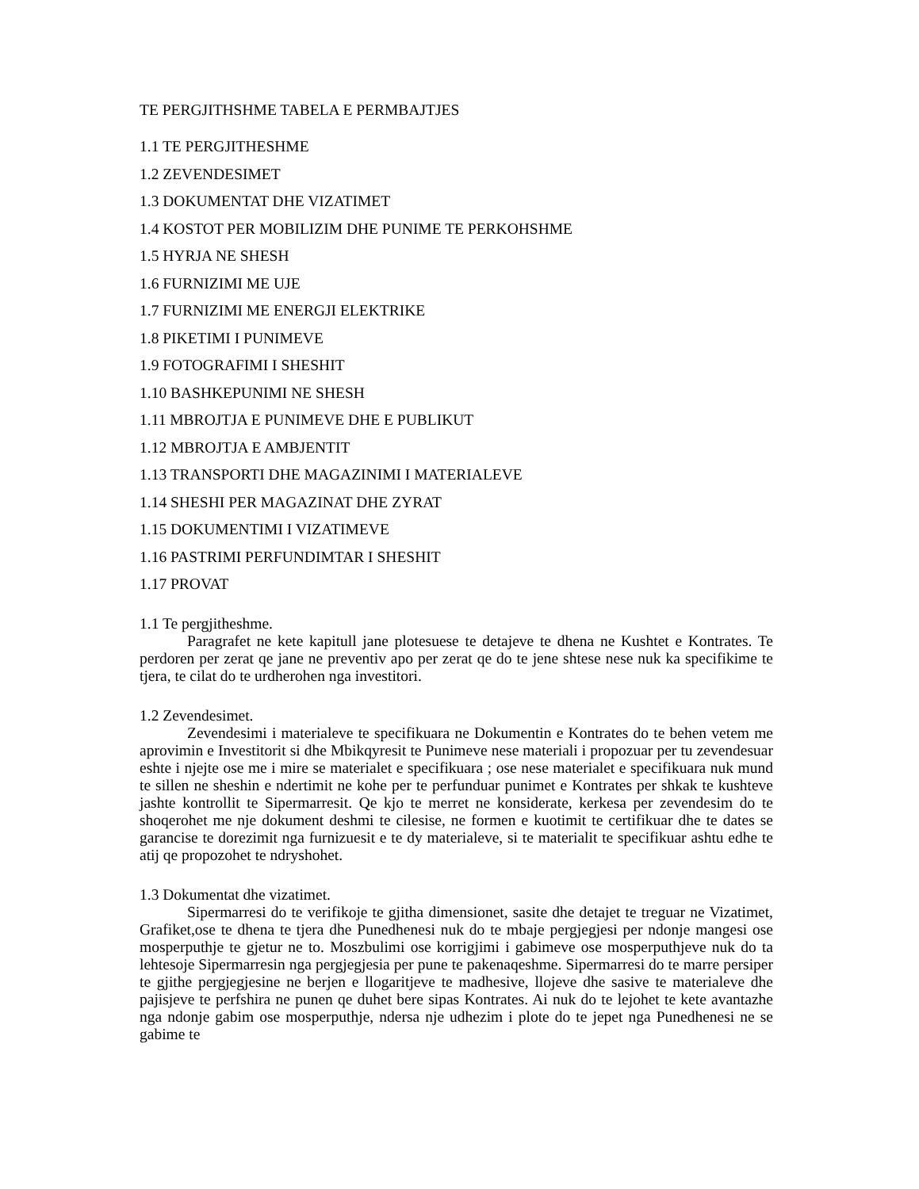TE PERGJITHSHME TABELA E PERMBAJTJES
1.1 TE PERGJITHESHME
1.2 ZEVENDESIMET
1.3 DOKUMENTAT DHE VIZATIMET
1.4 KOSTOT PER MOBILIZIM DHE PUNIME TE PERKOHSHME
1.5 HYRJA NE SHESH
1.6 FURNIZIMI ME UJE
1.7 FURNIZIMI ME ENERGJI ELEKTRIKE
1.8 PIKETIMI I PUNIMEVE
1.9 FOTOGRAFIMI I SHESHIT
1.10 BASHKEPUNIMI NE SHESH
1.11 MBROJTJA E PUNIMEVE DHE E PUBLIKUT
1.12 MBROJTJA E AMBJENTIT
1.13 TRANSPORTI DHE MAGAZINIMI I MATERIALEVE
1.14 SHESHI PER MAGAZINAT DHE ZYRAT
1.15 DOKUMENTIMI I VIZATIMEVE
1.16 PASTRIMI PERFUNDIMTAR I SHESHIT
1.17 PROVAT
1.1 Te pergjitheshme.
Paragrafet ne kete kapitull jane plotesuese te detajeve te dhena ne Kushtet e Kontrates. Te perdoren per zerat qe jane ne preventiv apo per zerat qe do te jene shtese nese nuk ka specifikime te tjera, te cilat do te urdherohen nga investitori.
1.2 Zevendesimet.
Zevendesimi i materialeve te specifikuara ne Dokumentin e Kontrates do te behen vetem me aprovimin e Investitorit si dhe Mbikqyresit te Punimeve nese materiali i propozuar per tu zevendesuar eshte i njejte ose me i mire se materialet e specifikuara ; ose nese materialet e specifikuara nuk mund te sillen ne sheshin e ndertimit ne kohe per te perfunduar punimet e Kontrates per shkak te kushteve jashte kontrollit te Sipermarresit. Qe kjo te merret ne konsiderate, kerkesa per zevendesim do te shoqerohet me nje dokument deshmi te cilesise, ne formen e kuotimit te certifikuar dhe te dates se garancise te dorezimit nga furnizuesit e te dy materialeve, si te materialit te specifikuar ashtu edhe te atij qe propozohet te ndryshohet.
1.3 Dokumentat dhe vizatimet.
Sipermarresi do te verifikoje te gjitha dimensionet, sasite dhe detajet te treguar ne Vizatimet, Grafiket,ose te dhena te tjera dhe Punedhenesi nuk do te mbaje pergjegjesi per ndonje mangesi ose mosperputhje te gjetur ne to. Moszbulimi ose korrigjimi i gabimeve ose mosperputhjeve nuk do ta lehtesoje Sipermarresin nga pergjegjesia per pune te pakenaqeshme. Sipermarresi do te marre persiper te gjithe pergjegjesine ne berjen e llogaritjeve te madhesive, llojeve dhe sasive te materialeve dhe pajisjeve te perfshira ne punen qe duhet bere sipas Kontrates. Ai nuk do te lejohet te kete avantazhe nga ndonje gabim ose mosperputhje, ndersa nje udhezim i plote do te jepet nga Punedhenesi ne se gabime te